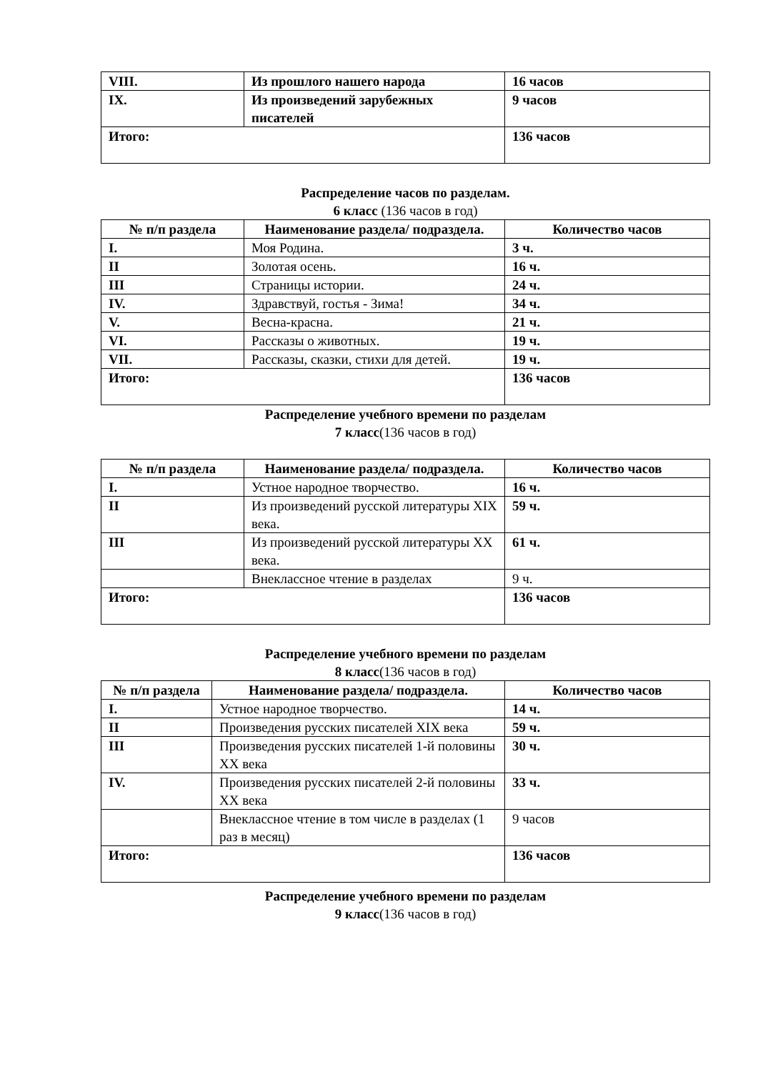| VIII. | Из прошлого нашего народа | 16 часов |
| IX. | Из произведений зарубежных писателей | 9 часов |
| Итого: | | 136 часов |
Распределение часов по разделам.
6 класс (136 часов в год)
| № п/п раздела | Наименование раздела/ подраздела. | Количество часов |
| --- | --- | --- |
| I. | Моя Родина. | 3 ч. |
| II | Золотая осень. | 16 ч. |
| III | Страницы истории. | 24 ч. |
| IV. | Здравствуй, гостья - Зима! | 34 ч. |
| V. | Весна-красна. | 21 ч. |
| VI. | Рассказы о животных. | 19 ч. |
| VII. | Рассказы, сказки, стихи для детей. | 19 ч. |
| Итого: | | 136 часов |
Распределение учебного времени по разделам
7 класс(136 часов в год)
| № п/п раздела | Наименование раздела/ подраздела. | Количество часов |
| --- | --- | --- |
| I. | Устное народное творчество. | 16 ч. |
| II | Из произведений русской литературы XIX века. | 59 ч. |
| III | Из произведений русской литературы XX века. | 61 ч. |
| | Внеклассное чтение в разделах | 9 ч. |
| Итого: | | 136 часов |
Распределение учебного времени по разделам
8 класс(136 часов в год)
| № п/п раздела | Наименование раздела/ подраздела. | Количество часов |
| --- | --- | --- |
| I. | Устное народное творчество. | 14 ч. |
| II | Произведения русских писателей XIX века | 59 ч. |
| III | Произведения русских писателей 1-й половины XX века | 30 ч. |
| IV. | Произведения русских писателей 2-й половины XX века | 33 ч. |
| | Внеклассное чтение в том числе в разделах (1 раз в месяц) | 9 часов |
| Итого: | | 136 часов |
Распределение учебного времени по разделам
9 класс(136 часов в год)